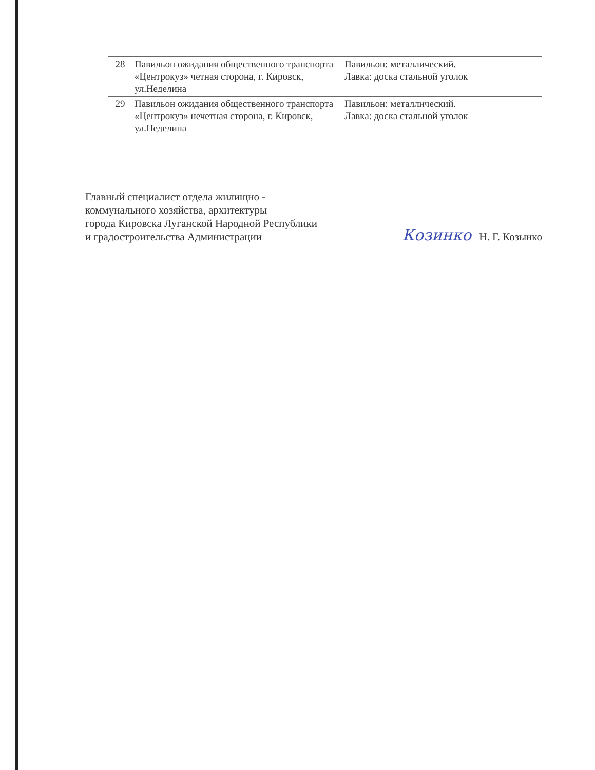| 28 | Павильон ожидания общественного транспорта «Центрокуз» четная сторона, г. Кировск, ул.Неделина | Павильон: металлический. Лавка: доска стальной уголок |
| 29 | Павильон ожидания общественного транспорта «Центрокуз» нечетная сторона, г. Кировск, ул.Неделина | Павильон: металлический. Лавка: доска стальной уголок |
Главный специалист отдела жилищно -
коммунального хозяйства, архитектуры
города Кировска Луганской Народной Республики
и градостроительства Администрации
Козинко Н. Г. Козынко